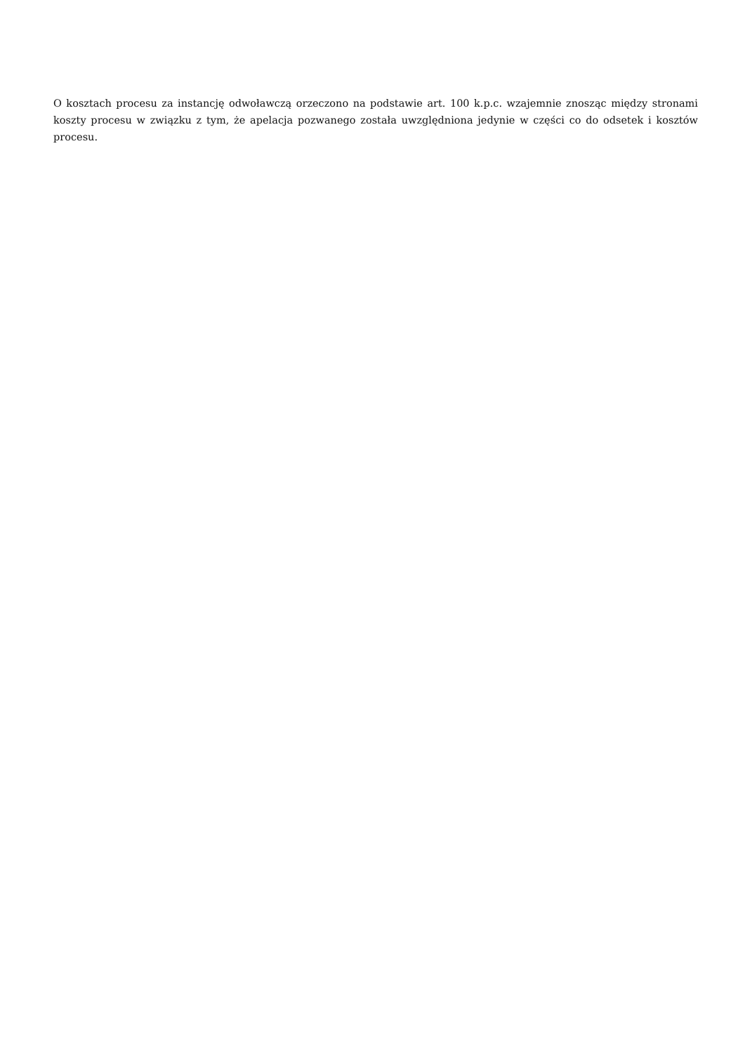O kosztach procesu za instancję odwoławczą orzeczono na podstawie art. 100 k.p.c. wzajemnie znosząc między stronami koszty procesu w związku z tym, że apelacja pozwanego została uwzględniona jedynie w części co do odsetek i kosztów procesu.